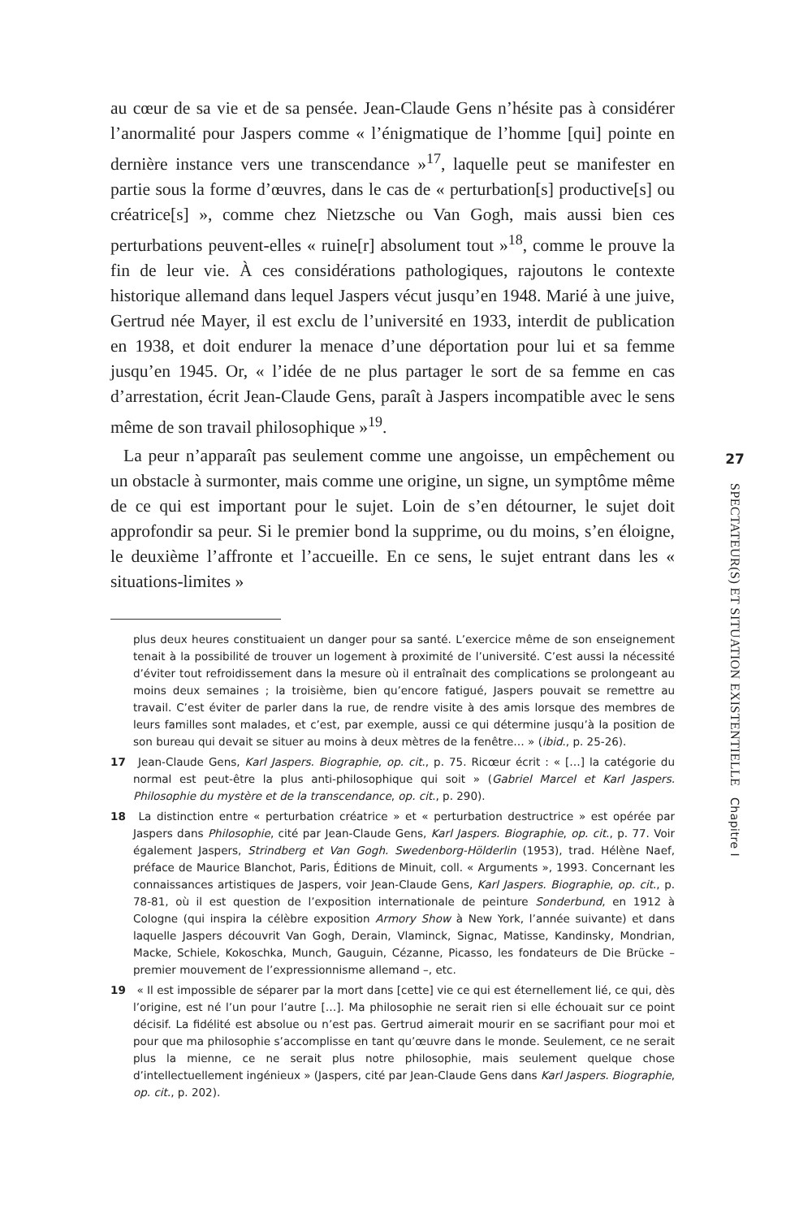au cœur de sa vie et de sa pensée. Jean-Claude Gens n’hésite pas à considérer l’anormalité pour Jaspers comme « l’énigmatique de l’homme [qui] pointe en dernière instance vers une transcendance »<sup>17</sup>, laquelle peut se manifester en partie sous la forme d’œuvres, dans le cas de « perturbation[s] productive[s] ou créatrice[s] », comme chez Nietzsche ou Van Gogh, mais aussi bien ces perturbations peuvent-elles « ruine[r] absolument tout »<sup>18</sup>, comme le prouve la fin de leur vie. À ces considérations pathologiques, rajoutons le contexte historique allemand dans lequel Jaspers vécut jusqu’en 1948. Marié à une juive, Gertrud née Mayer, il est exclu de l’université en 1933, interdit de publication en 1938, et doit endurer la menace d’une déportation pour lui et sa femme jusqu’en 1945. Or, « l’idée de ne plus partager le sort de sa femme en cas d’arrestation, écrit Jean-Claude Gens, paraît à Jaspers incompatible avec le sens même de son travail philosophique »<sup>19</sup>.
La peur n’apparaît pas seulement comme une angoisse, un empêchement ou un obstacle à surmonter, mais comme une origine, un signe, un symptôme même de ce qui est important pour le sujet. Loin de s’en détourner, le sujet doit approfondir sa peur. Si le premier bond la supprime, ou du moins, s’en éloigne, le deuxième l’affronte et l’accueille. En ce sens, le sujet entrant dans les « situations-limites »
plus deux heures constituaient un danger pour sa santé. L’exercice même de son enseignement tenait à la possibilité de trouver un logement à proximité de l’université. C’est aussi la nécessité d’éviter tout refroidissement dans la mesure où il entraînait des complications se prolongeant au moins deux semaines ; la troisième, bien qu’encore fatigué, Jaspers pouvait se remettre au travail. C’est éviter de parler dans la rue, de rendre visite à des amis lorsque des membres de leurs familles sont malades, et c’est, par exemple, aussi ce qui détermine jusqu’à la position de son bureau qui devait se situer au moins à deux mètres de la fenêtre… » (ibid., p. 25-26).
17 Jean-Claude Gens, Karl Jaspers. Biographie, op. cit., p. 75. Ricœur écrit : « […] la catégorie du normal est peut-être la plus anti-philosophique qui soit » (Gabriel Marcel et Karl Jaspers. Philosophie du mystère et de la transcendance, op. cit., p. 290).
18 La distinction entre « perturbation créatrice » et « perturbation destructrice » est opérée par Jaspers dans Philosophie, cité par Jean-Claude Gens, Karl Jaspers. Biographie, op. cit., p. 77. Voir également Jaspers, Strindberg et Van Gogh. Swedenborg-Hölderlin (1953), trad. Hélène Naef, préface de Maurice Blanchot, Paris, Éditions de Minuit, coll. « Arguments », 1993. Concernant les connaissances artistiques de Jaspers, voir Jean-Claude Gens, Karl Jaspers. Biographie, op. cit., p. 78-81, où il est question de l’exposition internationale de peinture Sonderbund, en 1912 à Cologne (qui inspira la célèbre exposition Armory Show à New York, l’année suivante) et dans laquelle Jaspers découvrit Van Gogh, Derain, Vlaminck, Signac, Matisse, Kandinsky, Mondrian, Macke, Schiele, Kokoschka, Munch, Gauguin, Cézanne, Picasso, les fondateurs de Die Brücke – premier mouvement de l’expressionnisme allemand –, etc.
19 « Il est impossible de séparer par la mort dans [cette] vie ce qui est éternellement lié, ce qui, dès l’origine, est né l’un pour l’autre […]. Ma philosophie ne serait rien si elle échouait sur ce point décisif. La fidélité est absolue ou n’est pas. Gertrud aimerait mourir en se sacrifiant pour moi et pour que ma philosophie s’accomplisse en tant qu’œuvre dans le monde. Seulement, ce ne serait plus la mienne, ce ne serait plus notre philosophie, mais seulement quelque chose d’intellectuellement ingénieux » (Jaspers, cité par Jean-Claude Gens dans Karl Jaspers. Biographie, op. cit., p. 202).
27
SPECTATEUR(S) ET SITUATION EXISTENTIELLE Chapitre I